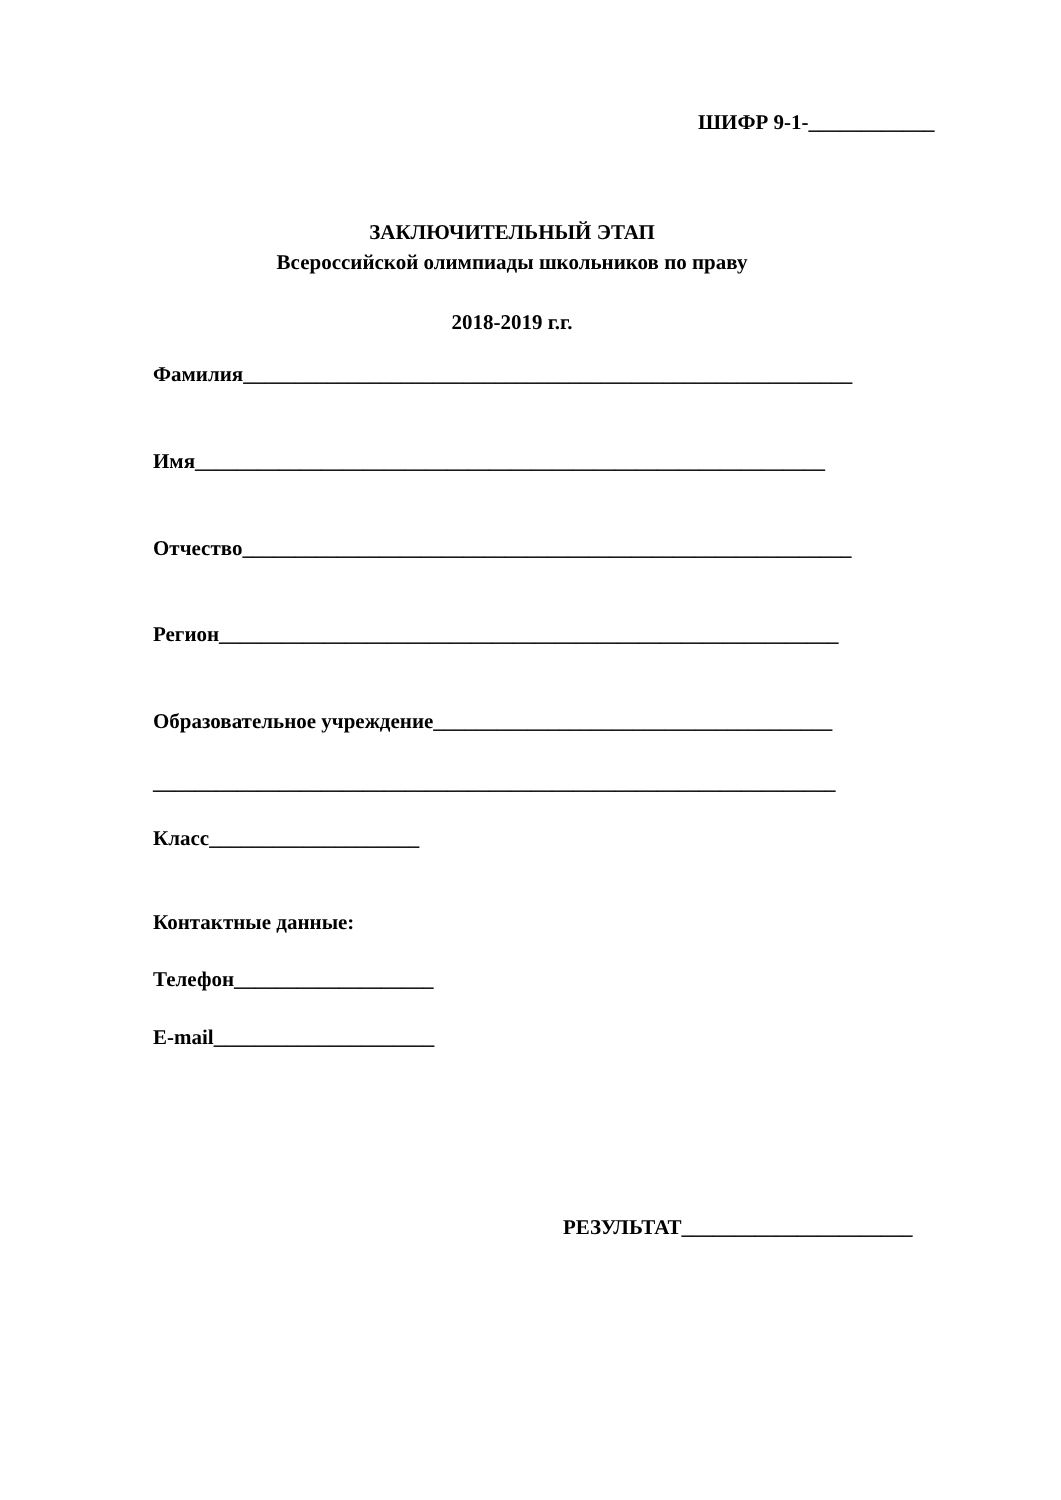ШИФР 9-1-____________
ЗАКЛЮЧИТЕЛЬНЫЙ ЭТАП
Всероссийской олимпиады школьников по праву
2018-2019 г.г.
Фамилия__________________________________________________________
Имя____________________________________________________________
Отчество__________________________________________________________
Регион___________________________________________________________
Образовательное учреждение______________________________________
_________________________________________________________________
Класс____________________
Контактные данные:
Телефон___________________
E-mail_____________________
РЕЗУЛЬТАТ______________________